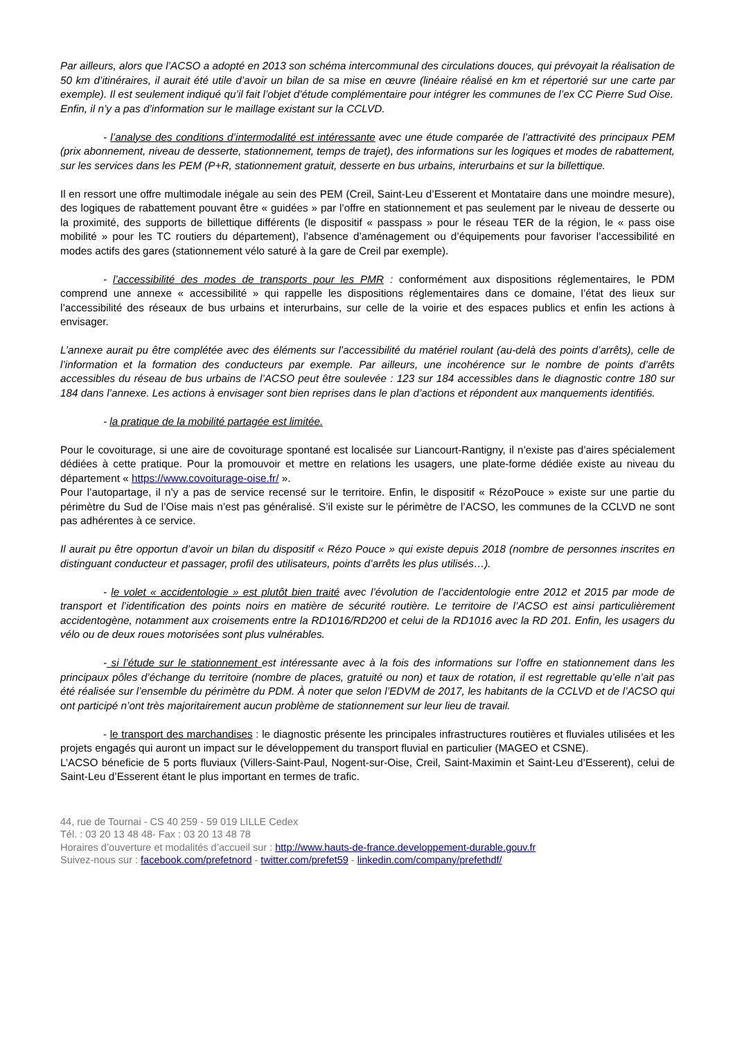Par ailleurs, alors que l’ACSO a adopté en 2013 son schéma intercommunal des circulations douces, qui prévoyait la réalisation de 50 km d’itinéraires, il aurait été utile d’avoir un bilan de sa mise en œuvre (linéaire réalisé en km et répertorié sur une carte par exemple). Il est seulement indiqué qu’il fait l’objet d’étude complémentaire pour intégrer les communes de l’ex CC Pierre Sud Oise.
Enfin, il n’y a pas d’information sur le maillage existant sur la CCLVD.
- l’analyse des conditions d’intermodalité est intéressante avec une étude comparée de l’attractivité des principaux PEM (prix abonnement, niveau de desserte, stationnement, temps de trajet), des informations sur les logiques et modes de rabattement, sur les services dans les PEM (P+R, stationnement gratuit, desserte en bus urbains, interurbains et sur la billettique.
Il en ressort une offre multimodale inégale au sein des PEM (Creil, Saint-Leu d’Esserent et Montataire dans une moindre mesure), des logiques de rabattement pouvant être « guidées » par l’offre en stationnement et pas seulement par le niveau de desserte ou la proximité, des supports de billettique différents (le dispositif « passpass » pour le réseau TER de la région, le « pass oise mobilité » pour les TC routiers du département), l’absence d’aménagement ou d’équipements pour favoriser l’accessibilité en modes actifs des gares (stationnement vélo saturé à la gare de Creil par exemple).
- l’accessibilité des modes de transports pour les PMR : conformément aux dispositions réglementaires, le PDM comprend une annexe « accessibilité » qui rappelle les dispositions réglementaires dans ce domaine, l’état des lieux sur l’accessibilité des réseaux de bus urbains et interurbains, sur celle de la voirie et des espaces publics et enfin les actions à envisager.
L’annexe aurait pu être complétée avec des éléments sur l’accessibilité du matériel roulant (au-delà des points d’arrêts), celle de l’information et la formation des conducteurs par exemple. Par ailleurs, une incohérence sur le nombre de points d’arrêts accessibles du réseau de bus urbains de l’ACSO peut être soulevée : 123 sur 184 accessibles dans le diagnostic contre 180 sur 184 dans l’annexe. Les actions à envisager sont bien reprises dans le plan d’actions et répondent aux manquements identifiés.
- la pratique de la mobilité partagée est limitée.
Pour le covoiturage, si une aire de covoiturage spontané est localisée sur Liancourt-Rantigny, il n’existe pas d’aires spécialement dédiées à cette pratique. Pour la promouvoir et mettre en relations les usagers, une plate-forme dédiée existe au niveau du département « https://www.covoiturage-oise.fr/ ».
Pour l’autopartage, il n’y a pas de service recensé sur le territoire. Enfin, le dispositif « RézoPouce » existe sur une partie du périmètre du Sud de l’Oise mais n’est pas généralisé. S’il existe sur le périmètre de l’ACSO, les communes de la CCLVD ne sont pas adhérentes à ce service.
Il aurait pu être opportun d’avoir un bilan du dispositif « Rézo Pouce » qui existe depuis 2018 (nombre de personnes inscrites en distinguant conducteur et passager, profil des utilisateurs, points d’arrêts les plus utilisés…).
- le volet « accidentologie » est plutôt bien traité avec l’évolution de l’accidentologie entre 2012 et 2015 par mode de transport et l’identification des points noirs en matière de sécurité routière. Le territoire de l’ACSO est ainsi particulièrement accidentogène, notamment aux croisements entre la RD1016/RD200 et celui de la RD1016 avec la RD 201. Enfin, les usagers du vélo ou de deux roues motorisées sont plus vulnérables.
- si l’étude sur le stationnement est intéressante avec à la fois des informations sur l’offre en stationnement dans les principaux pôles d’échange du territoire (nombre de places, gratuité ou non) et taux de rotation, il est regrettable qu’elle n’ait pas été réalisée sur l’ensemble du périmètre du PDM. À noter que selon l’EDVM de 2017, les habitants de la CCLVD et de l’ACSO qui ont participé n’ont très majoritairement aucun problème de stationnement sur leur lieu de travail.
- le transport des marchandises : le diagnostic présente les principales infrastructures routières et fluviales utilisées et les projets engagés qui auront un impact sur le développement du transport fluvial en particulier (MAGEO et CSNE).
L’ACSO béneficie de 5 ports fluviaux (Villers-Saint-Paul, Nogent-sur-Oise, Creil, Saint-Maximin et Saint-Leu d’Esserent), celui de Saint-Leu d’Esserent étant le plus important en termes de trafic.
44, rue de Tournai - CS 40 259 - 59 019 LILLE Cedex
Tél. : 03 20 13 48 48- Fax : 03 20 13 48 78
Horaires d’ouverture et modalités d’accueil sur : http://www.hauts-de-france.developpement-durable.gouv.fr
Suivez-nous sur : facebook.com/prefetnord - twitter.com/prefet59 - linkedin.com/company/prefethdf/